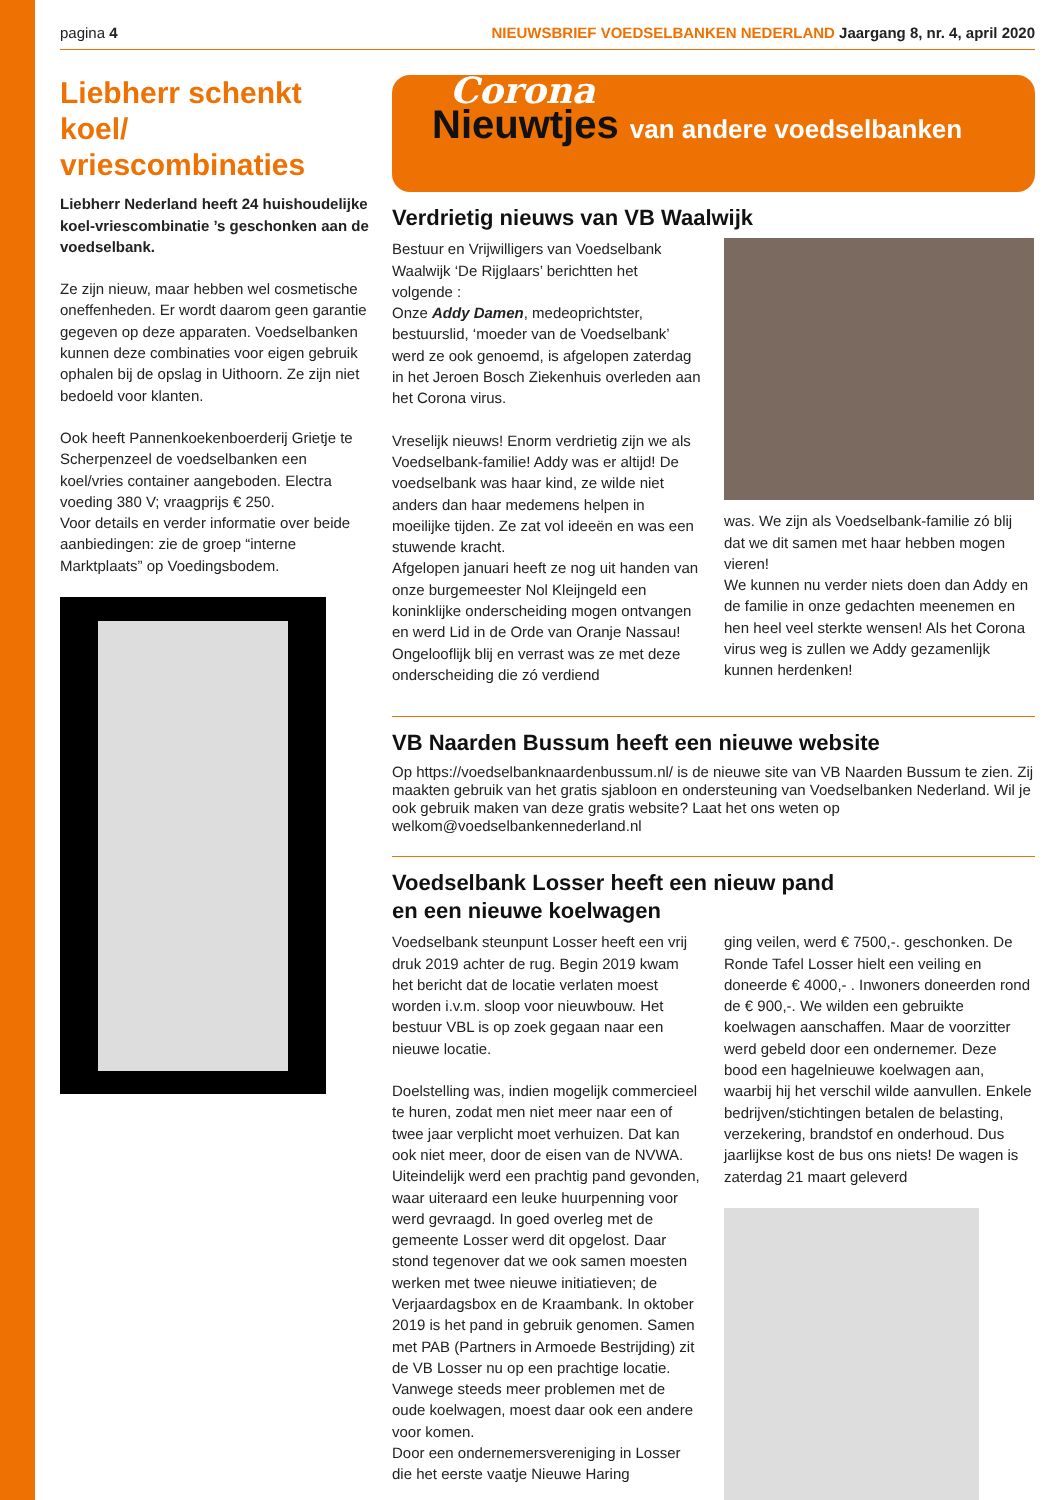pagina 4 NIEUWSBRIEF VOEDSELBANKEN NEDERLAND Jaargang 8, nr. 4, april 2020
Liebherr schenkt koel/ vriescombinaties
Liebherr Nederland heeft 24 huishoude­lijke koel-vriescombinatie ’s geschonken aan de voedselbank.
Ze zijn nieuw, maar hebben wel cosmeti­sche oneffenheden. Er wordt daarom geen garantie gegeven op deze apparaten. Voedselbanken kunnen deze combinaties voor eigen gebruik ophalen bij de opslag in Uithoorn. Ze zijn niet bedoeld voor klanten.
Ook heeft Pannenkoekenboerderij Grietje te Scherpenzeel de voedselbanken een koel/vries container aangeboden. Electra voeding 380 V; vraagprijs € 250.
Voor details en verder informatie over beide aanbiedingen: zie de groep “interne Marktplaats” op Voedingsbodem.
Corona
Nieuwtjes van andere voedselbanken
Verdrietig nieuws van VB Waalwijk
Bestuur en Vrijwilligers van Voedselbank Waalwijk ‘De Rijglaars’ berichtten het volgende :
Onze Addy Damen, medeoprichtster, bestuurslid, ‘moeder van de Voedsel­bank’ werd ze ook genoemd, is afgelopen zaterdag in het Jeroen Bosch Ziekenhuis overleden aan het Corona virus.
Vreselijk nieuws! Enorm verdrietig zijn we als Voedselbank-familie! Addy was er altijd! De voedselbank was haar kind, ze wilde niet anders dan haar medemens helpen in moeilijke tijden. Ze zat vol ideeën en was een stuwende kracht.
Afgelopen januari heeft ze nog uit handen van onze burgemeester Nol Kleijngeld een koninklijke onderscheiding mogen ontvan­gen en werd Lid in de Orde van Oranje Nassau! Ongelooflijk blij en verrast was ze met deze onderscheiding die zó verdiend
was. We zijn als Voedselbank-familie zó blij dat we dit samen met haar hebben mogen vieren!
We kunnen nu verder niets doen dan Addy en de familie in onze gedachten meene­men en hen heel veel sterkte wensen! Als het Corona virus weg is zullen we Addy gezamenlijk kunnen herdenken!
VB Naarden Bussum heeft een nieuwe website
Op https://voedselbanknaardenbussum.nl/ is de nieuwe site van VB Naarden Bussum te zien. Zij maakten gebruik van het gratis sjabloon en ondersteuning van Voedselbanken Nederland. Wil je ook gebruik maken van deze gratis website? Laat het ons weten op welkom@voedselbankennederland.nl
Voedselbank Losser heeft een nieuw pand
en een nieuwe koelwagen
Voedselbank steunpunt Losser heeft een vrij druk 2019 achter de rug. Begin 2019 kwam het bericht dat de locatie verlaten moest worden i.v.m. sloop voor nieuw­bouw. Het bestuur VBL is op zoek gegaan naar een nieuwe locatie.
Doelstelling was, indien mogelijk commer­cieel te huren, zodat men niet meer naar een of twee jaar verplicht moet verhuizen. Dat kan ook niet meer, door de eisen van de NVWA. Uiteindelijk werd een prachtig pand gevonden, waar uiteraard een leuke huurpenning voor werd gevraagd. In goed overleg met de gemeente Losser werd dit opgelost. Daar stond tegenover dat we ook samen moesten werken met twee nieuwe initiatieven; de Verjaardagsbox en de Kraambank. In oktober 2019 is het pand in gebruik genomen. Samen met PAB (Partners in Armoede Bestrijding) zit de VB Losser nu op een prachtige locatie.
Vanwege steeds meer problemen met de oude koelwagen, moest daar ook een andere voor komen.
Door een ondernemersvereniging in Losser die het eerste vaatje Nieuwe Haring
ging veilen, werd € 7500,-. geschonken. De Ronde Tafel Losser hielt een veiling en doneerde € 4000,- . Inwoners doneerden rond de € 900,-. We wilden een gebruikte koelwagen aanschaffen. Maar de voorzitter werd gebeld door een ondernemer. Deze bood een hagelnieuwe koelwagen aan, waarbij hij het verschil wilde aanvullen. Enkele bedrijven/stichtingen betalen de belasting, verzekering, brandstof en onder­houd. Dus jaarlijkse kost de bus ons niets! De wagen is zaterdag 21 maart geleverd